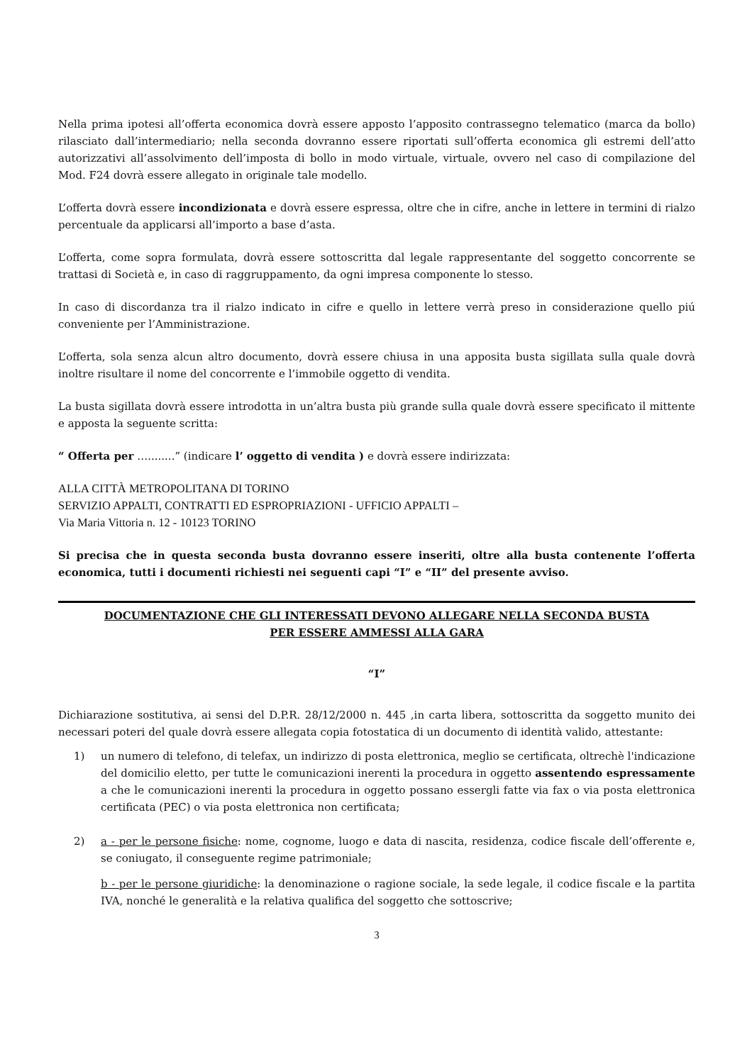Nella prima ipotesi all’offerta economica dovrà essere apposto l’apposito contrassegno telematico (marca da bollo) rilasciato dall’intermediario; nella seconda dovranno essere riportati sull’offerta economica gli estremi dell’atto autorizzativi all’assolvimento dell’imposta di bollo in modo virtuale, virtuale, ovvero nel caso di compilazione del Mod. F24 dovrà essere allegato in originale tale modello.
L’offerta dovrà essere incondizionata e dovrà essere espressa, oltre che in cifre, anche in lettere in termini di rialzo percentuale da applicarsi all’importo a base d’asta.
L’offerta, come sopra formulata, dovrà essere sottoscritta dal legale rappresentante del soggetto concorrente se trattasi di Società e, in caso di raggruppamento, da ogni impresa componente lo stesso.
In caso di discordanza tra il rialzo indicato in cifre e quello in lettere verrà preso in considerazione quello piú conveniente per l’Amministrazione.
L’offerta, sola senza alcun altro documento, dovrà essere chiusa in una apposita busta sigillata sulla quale dovrà inoltre risultare il nome del concorrente e l’immobile oggetto di vendita.
La busta sigillata dovrà essere introdotta in un’altra busta più grande sulla quale dovrà essere specificato il mittente e apposta la seguente scritta:
“ Offerta per …........” (indicare l’ oggetto di vendita ) e dovrà essere indirizzata:
ALLA CITTÀ METROPOLITANA DI TORINO
SERVIZIO APPALTI, CONTRATTI ED ESPROPRIAZIONI - UFFICIO APPALTI –
Via Maria Vittoria n. 12 - 10123 TORINO
Si precisa che in questa seconda busta dovranno essere inseriti, oltre alla busta contenente l’offerta economica, tutti i documenti richiesti nei seguenti capi “I” e “II” del presente avviso.
DOCUMENTAZIONE CHE GLI INTERESSATI DEVONO ALLEGARE NELLA SECONDA BUSTA
PER ESSERE AMMESSI ALLA GARA
“I”
Dichiarazione sostitutiva, ai sensi del D.P.R. 28/12/2000 n. 445 ,in carta libera, sottoscritta da soggetto munito dei necessari poteri del quale dovrà essere allegata copia fotostatica di un documento di identità valido, attestante:
1) un numero di telefono, di telefax, un indirizzo di posta elettronica, meglio se certificata, oltrechè l'indicazione del domicilio eletto, per tutte le comunicazioni inerenti la procedura in oggetto assentendo espressamente a che le comunicazioni inerenti la procedura in oggetto possano essergli fatte via fax o via posta elettronica certificata (PEC) o via posta elettronica non certificata;
2) a - per le persone fisiche: nome, cognome, luogo e data di nascita, residenza, codice fiscale dell’offerente e, se coniugato, il conseguente regime patrimoniale;
b - per le persone giuridiche: la denominazione o ragione sociale, la sede legale, il codice fiscale e la partita IVA, nonché le generalità e la relativa qualifica del soggetto che sottoscrive;
3